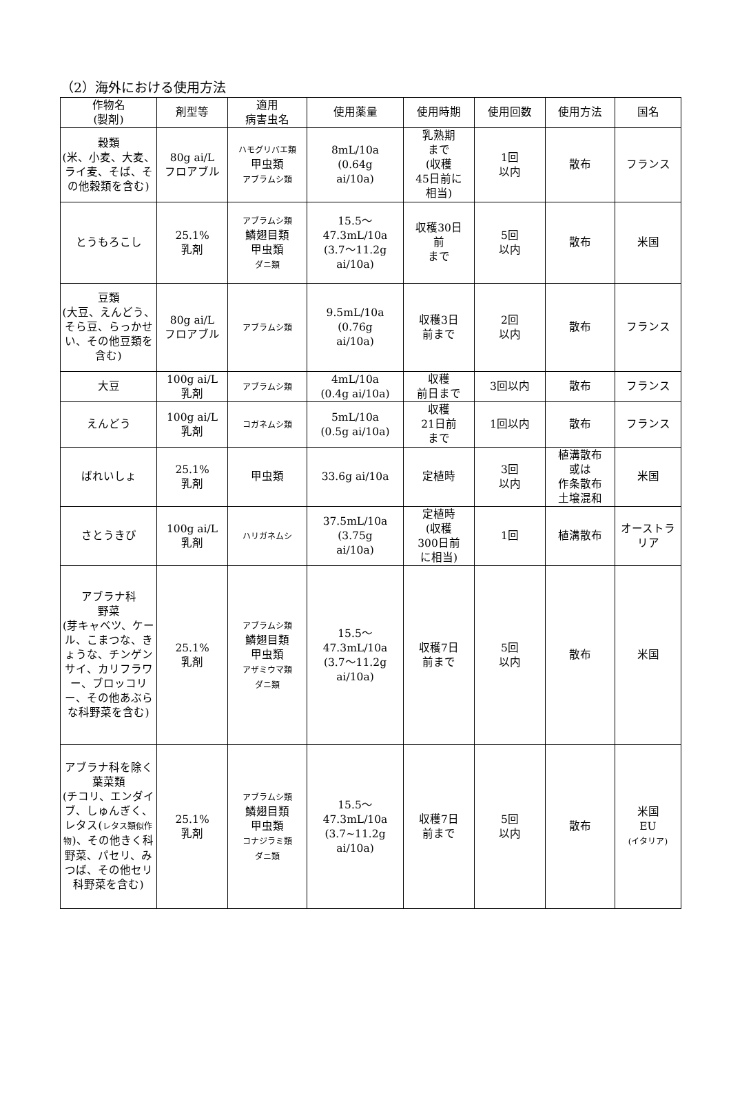（2）海外における使用方法
| 作物名 (製剤) | 剤型等 | 適用 病害虫名 | 使用薬量 | 使用時期 | 使用回数 | 使用方法 | 国名 |
| --- | --- | --- | --- | --- | --- | --- | --- |
| 穀類 (米、小麦、大麦、ライ麦、そば、その他穀類を含む) | 80g ai/L フロアブル | ハモグリバエ類 甲虫類 アブラムシ類 | 8mL/10a (0.64g ai/10a) | 乳熟期 まで (収穫 45日前に 相当) | 1回 以内 | 散布 | フランス |
| とうもろこし | 25.1% 乳剤 | アブラムシ類 鱗翅目類 甲虫類 ダニ類 | 15.5～ 47.3mL/10a (3.7～11.2g ai/10a) | 収穫30日 前 まで | 5回 以内 | 散布 | 米国 |
| 豆類 (大豆、えんどう、そら豆、らっかせい、その他豆類を含む) | 80g ai/L フロアブル | アブラムシ類 | 9.5mL/10a (0.76g ai/10a) | 収穫3日 前まで | 2回 以内 | 散布 | フランス |
| 大豆 | 100g ai/L 乳剤 | アブラムシ類 | 4mL/10a (0.4g ai/10a) | 収穫 前日まで | 3回以内 | 散布 | フランス |
| えんどう | 100g ai/L 乳剤 | コガネムシ類 | 5mL/10a (0.5g ai/10a) | 収穫 21日前 まで | 1回以内 | 散布 | フランス |
| ばれいしょ | 25.1% 乳剤 | 甲虫類 | 33.6g ai/10a | 定植時 | 3回 以内 | 植溝散布 或は 作条散布 土壌混和 | 米国 |
| さとうきび | 100g ai/L 乳剤 | ハリガネムシ | 37.5mL/10a (3.75g ai/10a) | 定植時 (収穫 300日前 に相当) | 1回 | 植溝散布 | オーストラリア |
| アブラナ科 野菜 (芽キャベツ、ケール、こまつな、きょうな、チンゲンサイ、カリフラワー、ブロッコリー、その他あぶらな科野菜を含む) | 25.1% 乳剤 | アブラムシ類 鱗翅目類 甲虫類 アザミウマ類 ダニ類 | 15.5～ 47.3mL/10a (3.7～11.2g ai/10a) | 収穫7日 前まで | 5回 以内 | 散布 | 米国 |
| アブラナ科を除く葉菜類 (チコリ、エンダイブ、しゅんぎく、レタス( レタス類似作物 )、その他きく科野菜、パセリ、みつば、その他セリ科野菜を含む) | 25.1% 乳剤 | アブラムシ類 鱗翅目類 甲虫類 コナジラミ類 ダニ類 | 15.5～ 47.3mL/10a (3.7~11.2g ai/10a) | 収穫7日 前まで | 5回 以内 | 散布 | 米国 EU (イタリア) |